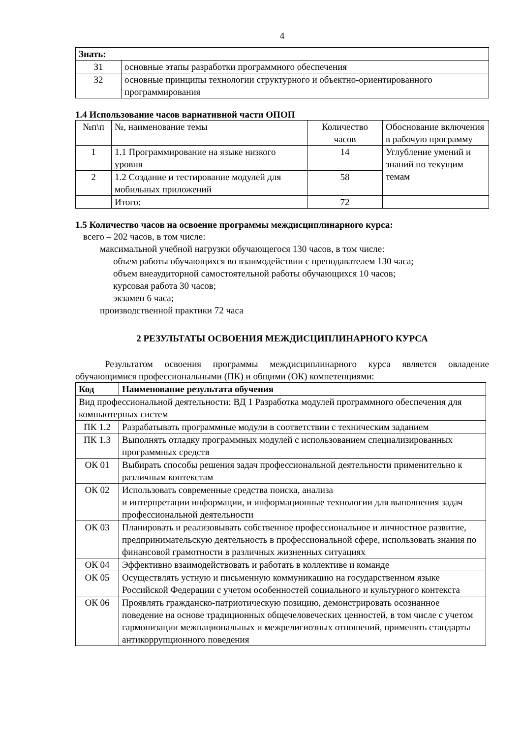4
| Знать: | |
| З1 | основные этапы разработки программного обеспечения |
| З2 | основные принципы технологии структурного и объектно-ориентированного программирования |
1.4 Использование часов вариативной части ОПОП
| №п\п | №, наименование темы | Количество часов | Обоснование включения в рабочую программу |
| 1 | 1.1 Программирование на языке низкого уровня | 14 | Углубление умений и знаний по текущим темам |
| 2 | 1.2 Создание и тестирование модулей для мобильных приложений | 58 | |
| | Итого: | 72 | |
1.5 Количество часов на освоение программы междисциплинарного курса:
всего – 202 часов, в том числе:
максимальной учебной нагрузки обучающегося 130 часов, в том числе:
объем работы обучающихся во взаимодействии с преподавателем 130 часа;
объем внеаудиторной самостоятельной работы обучающихся 10 часов;
курсовая работа 30 часов;
экзамен 6 часа;
производственной практики 72 часа
2 РЕЗУЛЬТАТЫ ОСВОЕНИЯ МЕЖДИСЦИПЛИНАРНОГО КУРСА
Результатом освоения программы междисциплинарного курса является овладение обучающимися профессиональными (ПК) и общими (ОК) компетенциями:
| Код | Наименование результата обучения |
| Вид профессиональной деятельности: ВД 1 Разработка модулей программного обеспечения для компьютерных систем | |
| ПК 1.2 | Разрабатывать программные модули в соответствии с техническим заданием |
| ПК 1.3 | Выполнять отладку программных модулей с использованием специализированных программных средств |
| ОК 01 | Выбирать способы решения задач профессиональной деятельности применительно к различным контекстам |
| ОК 02 | Использовать современные средства поиска, анализа и интерпретации информации, и информационные технологии для выполнения задач профессиональной деятельности |
| ОК 03 | Планировать и реализовывать собственное профессиональное и личностное развитие, предпринимательскую деятельность в профессиональной сфере, использовать знания по финансовой грамотности в различных жизненных ситуациях |
| ОК 04 | Эффективно взаимодействовать и работать в коллективе и команде |
| ОК 05 | Осуществлять устную и письменную коммуникацию на государственном языке Российской Федерации с учетом особенностей социального и культурного контекста |
| ОК 06 | Проявлять гражданско-патриотическую позицию, демонстрировать осознанное поведение на основе традиционных общечеловеческих ценностей, в том числе с учетом гармонизации межнациональных и межрелигиозных отношений, применять стандарты антикоррупционного поведения |